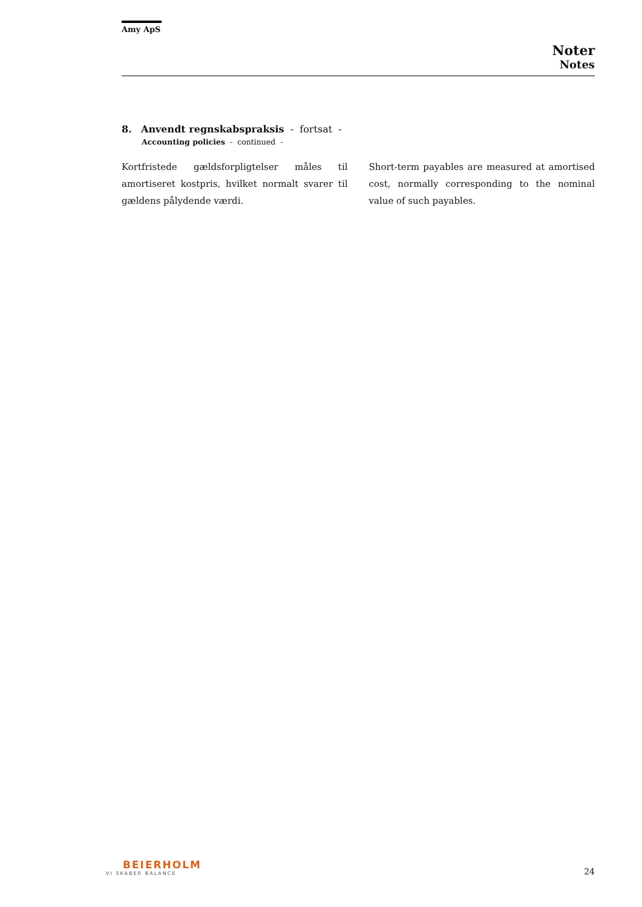Amy ApS
Noter
Notes
8. Anvendt regnskabspraksis - fortsat -
Accounting policies - continued -
Kortfristede gældsforpligtelser måles til amortiseret kostpris, hvilket normalt svarer til gældens pålydende værdi.
Short-term payables are measured at amortised cost, normally corresponding to the nominal value of such payables.
BEIERHOLM
VI SKABER BALANCE
24